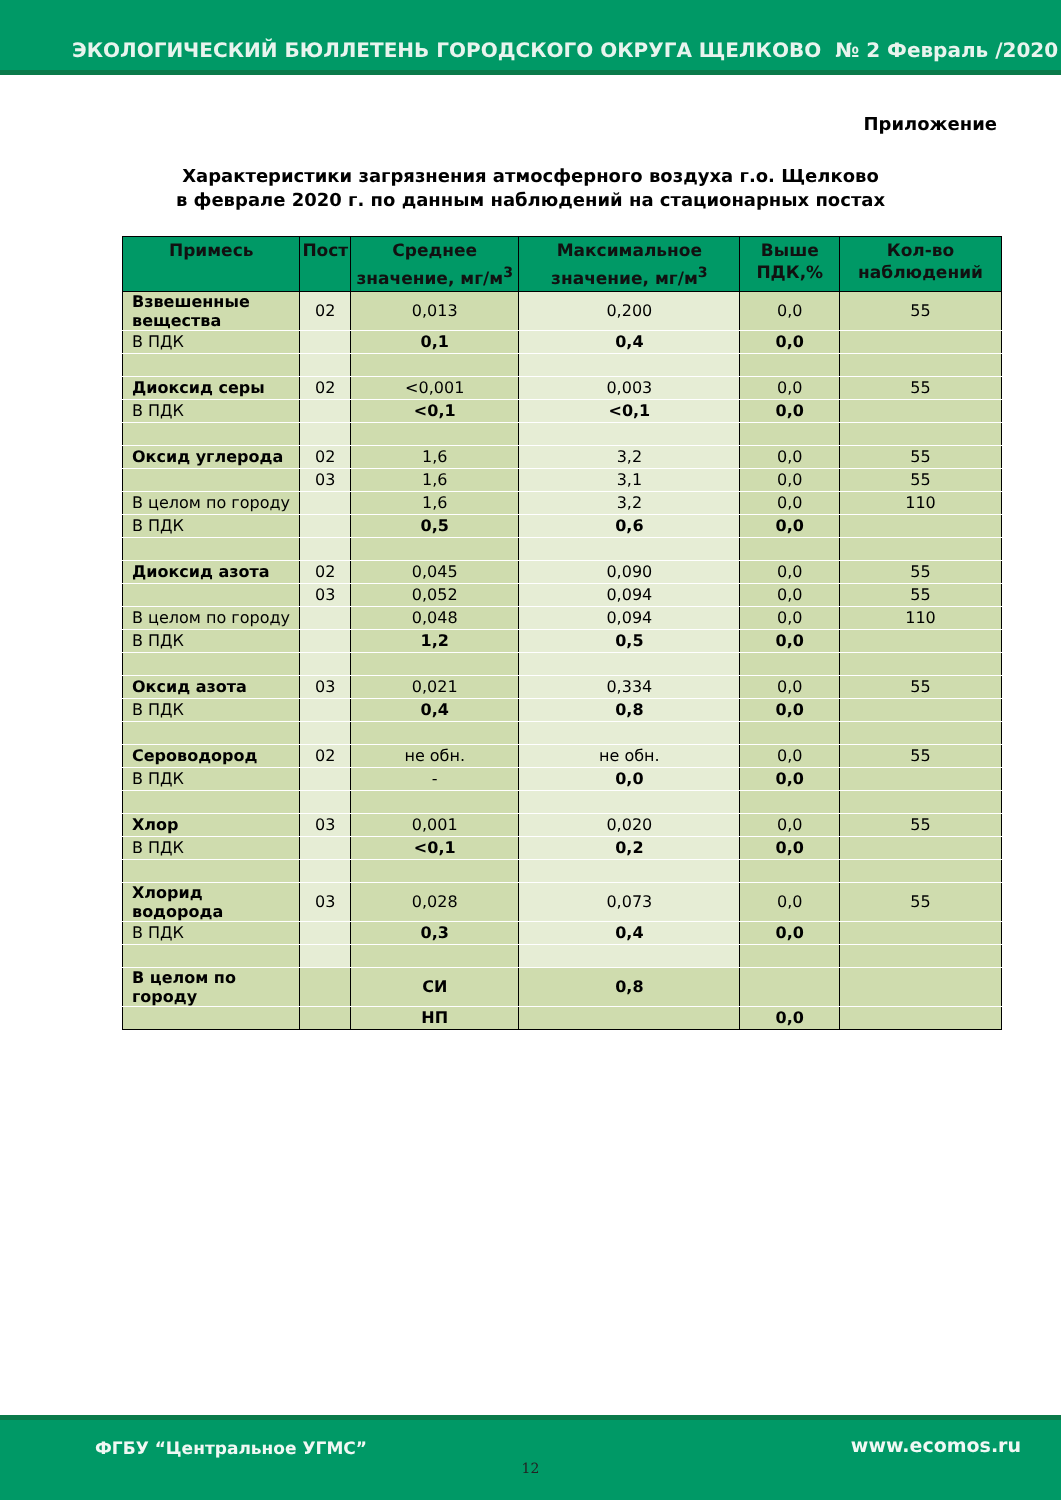ЭКОЛОГИЧЕСКИЙ БЮЛЛЕТЕНЬ ГОРОДСКОГО ОКРУГА ЩЕЛКОВО № 2 Февраль /2020
Приложение
Характеристики загрязнения атмосферного воздуха г.о. Щелково
в феврале 2020 г. по данным наблюдений на стационарных постах
| Примесь | Пост | Среднее значение, мг/м<sup>3</sup> | Максимальное значение, мг/м<sup>3</sup> | Выше ПДК,% | Кол-во наблюдений |
| --- | --- | --- | --- | --- | --- |
| Взвешенные вещества | 02 | 0,013 | 0,200 | 0,0 | 55 |
| В ПДК | | 0,1 | 0,4 | 0,0 | |
| Диоксид серы | 02 | <0,001 | 0,003 | 0,0 | 55 |
| В ПДК | | <0,1 | <0,1 | 0,0 | |
| Оксид углерода | 02 | 1,6 | 3,2 | 0,0 | 55 |
| | 03 | 1,6 | 3,1 | 0,0 | 55 |
| В целом по городу | | 1,6 | 3,2 | 0,0 | 110 |
| В ПДК | | 0,5 | 0,6 | 0,0 | |
| Диоксид азота | 02 | 0,045 | 0,090 | 0,0 | 55 |
| | 03 | 0,052 | 0,094 | 0,0 | 55 |
| В целом по городу | | 0,048 | 0,094 | 0,0 | 110 |
| В ПДК | | 1,2 | 0,5 | 0,0 | |
| Оксид азота | 03 | 0,021 | 0,334 | 0,0 | 55 |
| В ПДК | | 0,4 | 0,8 | 0,0 | |
| Сероводород | 02 | не обн. | не обн. | 0,0 | 55 |
| В ПДК | | - | 0,0 | 0,0 | |
| Хлор | 03 | 0,001 | 0,020 | 0,0 | 55 |
| В ПДК | | <0,1 | 0,2 | 0,0 | |
| Хлорид водорода | 03 | 0,028 | 0,073 | 0,0 | 55 |
| В ПДК | | 0,3 | 0,4 | 0,0 | |
| В целом по городу | | СИ | 0,8 | | |
| | | НП | | 0,0 | |
ФГБУ “Центральное УГМС” www.ecomos.ru
12